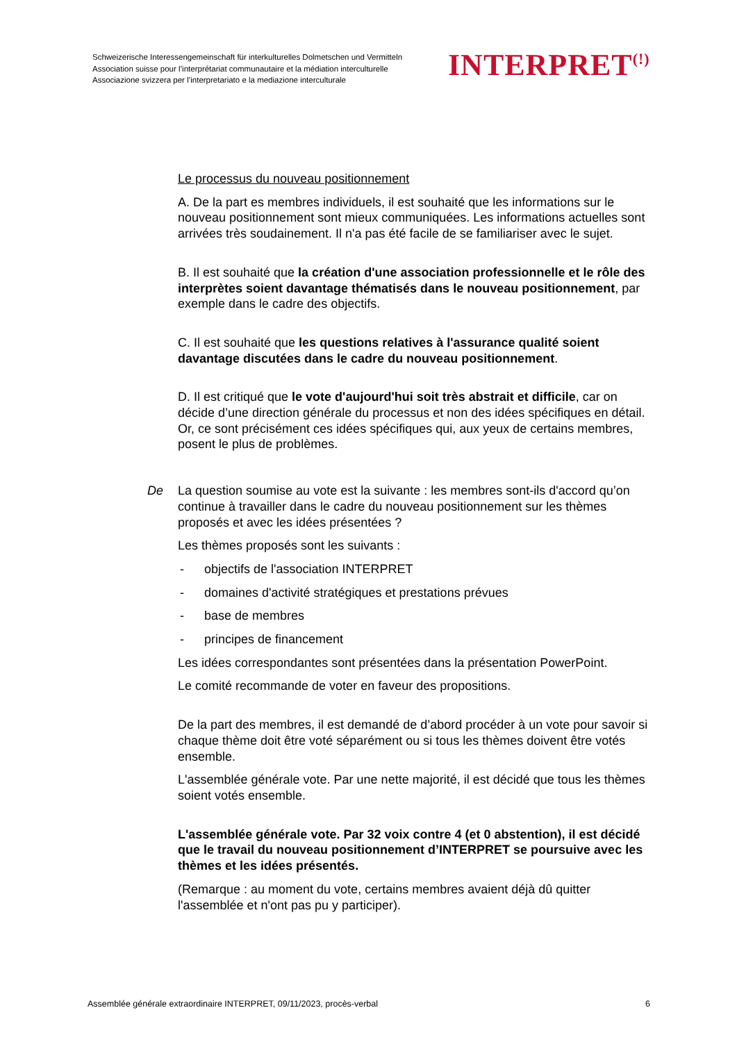Schweizerische Interessengemeinschaft für interkulturelles Dolmetschen und Vermitteln
Association suisse pour l’interprétariat communautaire et la médiation interculturelle
Associazione svizzera per l’interpretariato e la mediazione interculturale
INTERPRET<sup>(!)</sup>
Le processus du nouveau positionnement
A. De la part es membres individuels, il est souhaité que les informations sur le nouveau positionnement sont mieux communiquées. Les informations actuelles sont arrivées très soudainement. Il n'a pas été facile de se familiariser avec le sujet.
B. Il est souhaité que la création d'une association professionnelle et le rôle des interprètes soient davantage thématisés dans le nouveau positionnement, par exemple dans le cadre des objectifs.
C. Il est souhaité que les questions relatives à l'assurance qualité soient davantage discutées dans le cadre du nouveau positionnement.
D. Il est critiqué que le vote d'aujourd'hui soit très abstrait et difficile, car on décide d’une direction générale du processus et non des idées spécifiques en détail. Or, ce sont précisément ces idées spécifiques qui, aux yeux de certains membres, posent le plus de problèmes.
De La question soumise au vote est la suivante : les membres sont-ils d'accord qu’on continue à travailler dans le cadre du nouveau positionnement sur les thèmes proposés et avec les idées présentées ?
Les thèmes proposés sont les suivants :
- objectifs de l'association INTERPRET
- domaines d'activité stratégiques et prestations prévues
- base de membres
- principes de financement
Les idées correspondantes sont présentées dans la présentation PowerPoint.
Le comité recommande de voter en faveur des propositions.
De la part des membres, il est demandé de d’abord procéder à un vote pour savoir si chaque thème doit être voté séparément ou si tous les thèmes doivent être votés ensemble.
L'assemblée générale vote. Par une nette majorité, il est décidé que tous les thèmes soient votés ensemble.
L'assemblée générale vote. Par 32 voix contre 4 (et 0 abstention), il est décidé que le travail du nouveau positionnement d’INTERPRET se poursuive avec les thèmes et les idées présentés.
(Remarque : au moment du vote, certains membres avaient déjà dû quitter l'assemblée et n'ont pas pu y participer).
Assemblée générale extraordinaire INTERPRET, 09/11/2023, procès-verbal 6